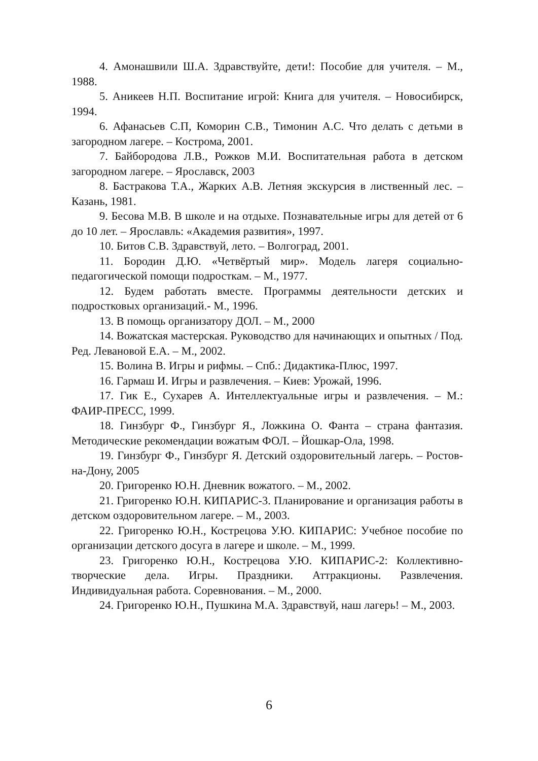4. Амонашвили Ш.А. Здравствуйте, дети!: Пособие для учителя. – М., 1988.
5. Аникеев Н.П. Воспитание игрой: Книга для учителя. – Новосибирск, 1994.
6. Афанасьев С.П, Коморин С.В., Тимонин А.С. Что делать с детьми в загородном лагере. – Кострома, 2001.
7. Байбородова Л.В., Рожков М.И. Воспитательная работа в детском загородном лагере. – Ярославск, 2003
8. Бастракова Т.А., Жарких А.В. Летняя экскурсия в лиственный лес. – Казань, 1981.
9. Бесова М.В. В школе и на отдыхе. Познавательные игры для детей от 6 до 10 лет. – Ярославль: «Академия развития», 1997.
10. Битов С.В. Здравствуй, лето. – Волгоград, 2001.
11. Бородин Д.Ю. «Четвёртый мир». Модель лагеря социально-педагогической помощи подросткам. – М., 1977.
12. Будем работать вместе. Программы деятельности детских и подростковых организаций.- М., 1996.
13. В помощь организатору ДОЛ. – М., 2000
14. Вожатская мастерская. Руководство для начинающих и опытных / Под. Ред. Левановой Е.А. – М., 2002.
15. Волина В. Игры и рифмы. – Спб.: Дидактика-Плюс, 1997.
16. Гармаш И. Игры и развлечения. – Киев: Урожай, 1996.
17. Гик Е., Сухарев А. Интеллектуальные игры и развлечения. – М.: ФАИР-ПРЕСС, 1999.
18. Гинзбург Ф., Гинзбург Я., Ложкина О. Фанта – страна фантазия. Методические рекомендации вожатым ФОЛ. – Йошкар-Ола, 1998.
19. Гинзбург Ф., Гинзбург Я. Детский оздоровительный лагерь. – Ростов-на-Дону, 2005
20. Григоренко Ю.Н. Дневник вожатого. – М., 2002.
21. Григоренко Ю.Н. КИПАРИС-3. Планирование и организация работы в детском оздоровительном лагере. – М., 2003.
22. Григоренко Ю.Н., Кострецова У.Ю. КИПАРИС: Учебное пособие по организации детского досуга в лагере и школе. – М., 1999.
23. Григоренко Ю.Н., Кострецова У.Ю. КИПАРИС-2: Коллективно-творческие дела. Игры. Праздники. Аттракционы. Развлечения. Индивидуальная работа. Соревнования. – М., 2000.
24. Григоренко Ю.Н., Пушкина М.А. Здравствуй, наш лагерь! – М., 2003.
6